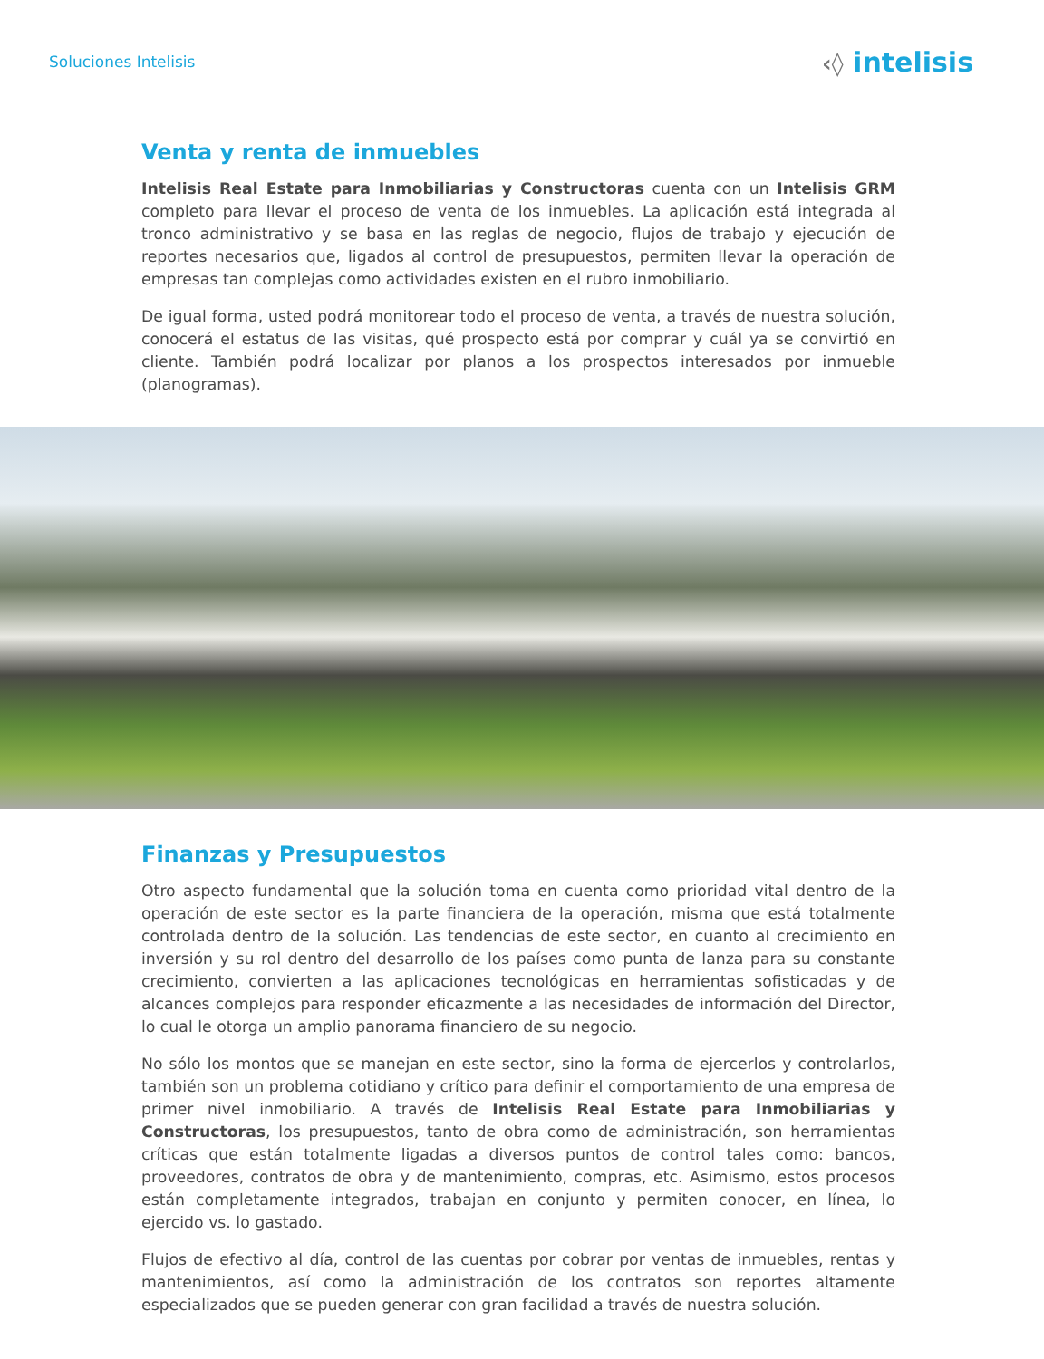Soluciones Intelisis
‹◊ intelisis
Venta y renta de inmuebles
Intelisis Real Estate para Inmobiliarias y Constructoras cuenta con un Intelisis GRM completo para llevar el proceso de venta de los inmuebles. La aplicación está integrada al tronco administrativo y se basa en las reglas de negocio, flujos de trabajo y ejecución de reportes necesarios que, ligados al control de presupuestos, permiten llevar la operación de empresas tan complejas como actividades existen en el rubro inmobiliario.
De igual forma, usted podrá monitorear todo el proceso de venta, a través de nuestra solución, conocerá el estatus de las visitas, qué prospecto está por comprar y cuál ya se convirtió en cliente. También podrá localizar por planos a los prospectos interesados por inmueble (planogramas).
Finanzas y Presupuestos
Otro aspecto fundamental que la solución toma en cuenta como prioridad vital dentro de la operación de este sector es la parte financiera de la operación, misma que está totalmente controlada dentro de la solución. Las tendencias de este sector, en cuanto al crecimiento en inversión y su rol dentro del desarrollo de los países como punta de lanza para su constante crecimiento, convierten a las aplicaciones tecnológicas en herramientas sofisticadas y de alcances complejos para responder eficazmente a las necesidades de información del Director, lo cual le otorga un amplio panorama financiero de su negocio.
No sólo los montos que se manejan en este sector, sino la forma de ejercerlos y controlarlos, también son un problema cotidiano y crítico para definir el comportamiento de una empresa de primer nivel inmobiliario. A través de Intelisis Real Estate para Inmobiliarias y Constructoras, los presupuestos, tanto de obra como de administración, son herramientas críticas que están totalmente ligadas a diversos puntos de control tales como: bancos, proveedores, contratos de obra y de mantenimiento, compras, etc. Asimismo, estos procesos están completamente integrados, trabajan en conjunto y permiten conocer, en línea, lo ejercido vs. lo gastado.
Flujos de efectivo al día, control de las cuentas por cobrar por ventas de inmuebles, rentas y mantenimientos, así como la administración de los contratos son reportes altamente especializados que se pueden generar con gran facilidad a través de nuestra solución.